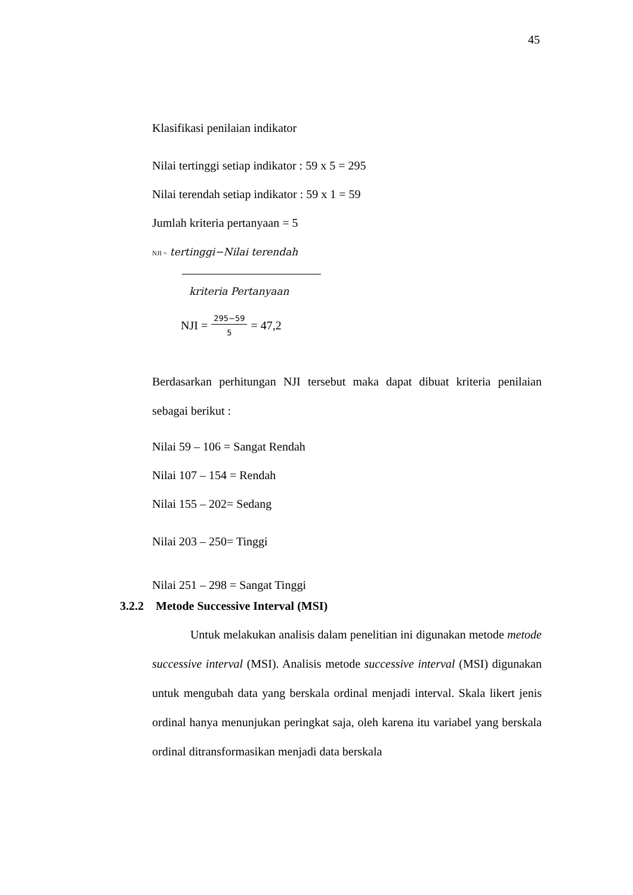45
Klasifikasi penilaian indikator
Nilai tertinggi setiap indikator : 59 x 5 = 295
Nilai terendah setiap indikator : 59 x 1 = 59
Jumlah kriteria pertanyaan = 5
NJI = tertinggi−Nilai terendah
kriteria Pertanyaan
NJI = 295−59 5 = 47,2
Berdasarkan perhitungan NJI tersebut maka dapat dibuat kriteria penilaian sebagai berikut :
Nilai 59 – 106 = Sangat Rendah
Nilai 107 – 154 = Rendah
Nilai 155 – 202= Sedang
Nilai 203 – 250= Tinggi
Nilai 251 – 298 = Sangat Tinggi
3.2.2 Metode Successive Interval (MSI)
Untuk melakukan analisis dalam penelitian ini digunakan metode metode successive interval (MSI). Analisis metode successive interval (MSI) digunakan untuk mengubah data yang berskala ordinal menjadi interval. Skala likert jenis ordinal hanya menunjukan peringkat saja, oleh karena itu variabel yang berskala ordinal ditransformasikan menjadi data berskala